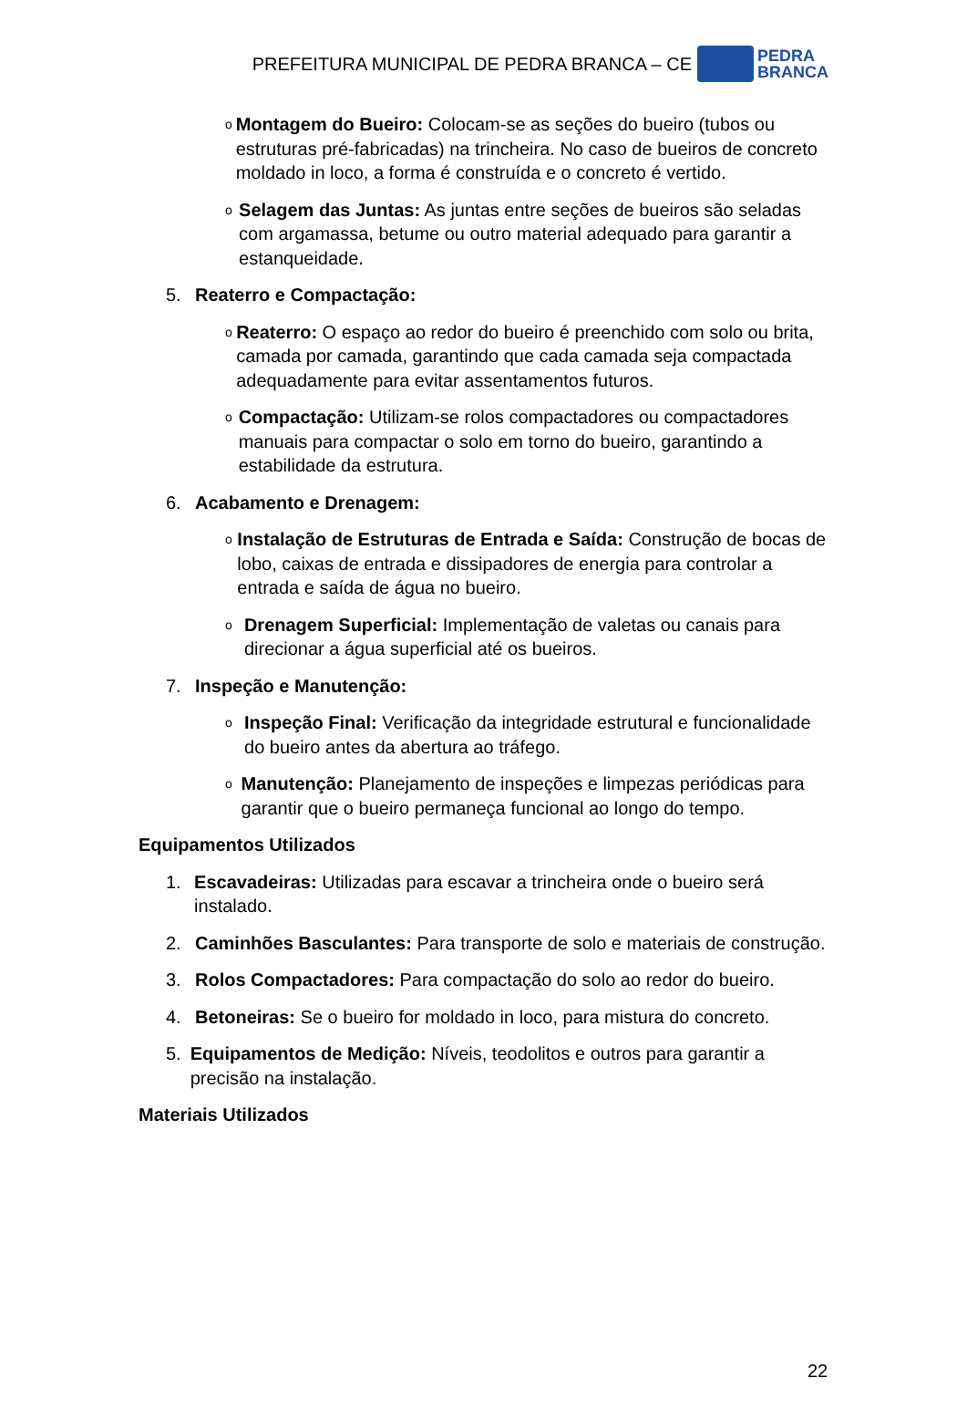PREFEITURA MUNICIPAL DE PEDRA BRANCA – CE
PEDRA
BRANCA
o
Montagem do Bueiro: Colocam-se as seções do bueiro (tubos ou estruturas pré-fabricadas) na trincheira. No caso de bueiros de concreto moldado in loco, a forma é construída e o concreto é vertido.
o
Selagem das Juntas: As juntas entre seções de bueiros são seladas com argamassa, betume ou outro material adequado para garantir a estanqueidade.
5. Reaterro e Compactação:
o
Reaterro: O espaço ao redor do bueiro é preenchido com solo ou brita, camada por camada, garantindo que cada camada seja compactada adequadamente para evitar assentamentos futuros.
o
Compactação: Utilizam-se rolos compactadores ou compactadores manuais para compactar o solo em torno do bueiro, garantindo a estabilidade da estrutura.
6. Acabamento e Drenagem:
o
Instalação de Estruturas de Entrada e Saída: Construção de bocas de lobo, caixas de entrada e dissipadores de energia para controlar a entrada e saída de água no bueiro.
o
Drenagem Superficial: Implementação de valetas ou canais para direcionar a água superficial até os bueiros.
7. Inspeção e Manutenção:
o
Inspeção Final: Verificação da integridade estrutural e funcionalidade do bueiro antes da abertura ao tráfego.
o
Manutenção: Planejamento de inspeções e limpezas periódicas para garantir que o bueiro permaneça funcional ao longo do tempo.
Equipamentos Utilizados
1. Escavadeiras: Utilizadas para escavar a trincheira onde o bueiro será instalado.
2. Caminhões Basculantes: Para transporte de solo e materiais de construção.
3. Rolos Compactadores: Para compactação do solo ao redor do bueiro.
4. Betoneiras: Se o bueiro for moldado in loco, para mistura do concreto.
5. Equipamentos de Medição: Níveis, teodolitos e outros para garantir a precisão na instalação.
Materiais Utilizados
22